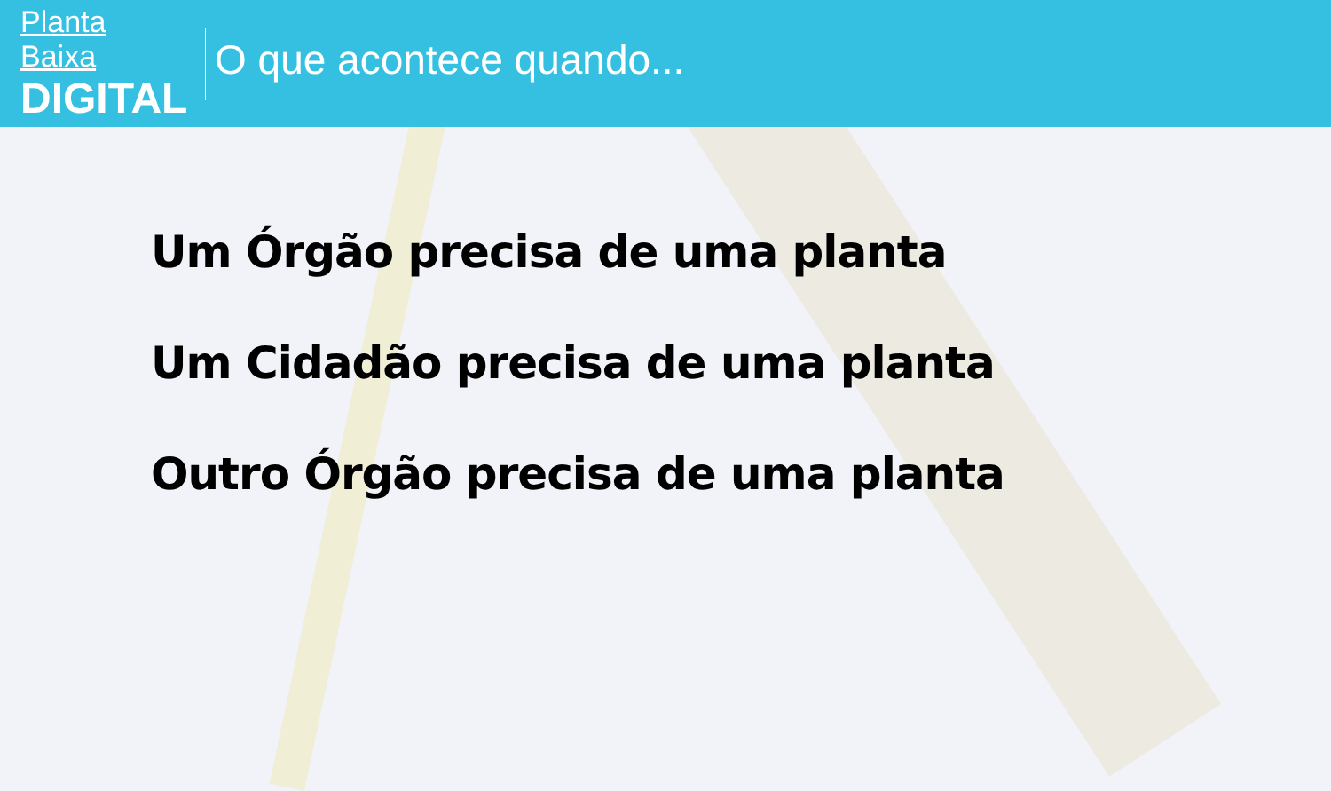Planta Baixa
DIGITAL
O que acontece quando...
Um Órgão precisa de uma planta
Um Cidadão precisa de uma planta
Outro Órgão precisa de uma planta